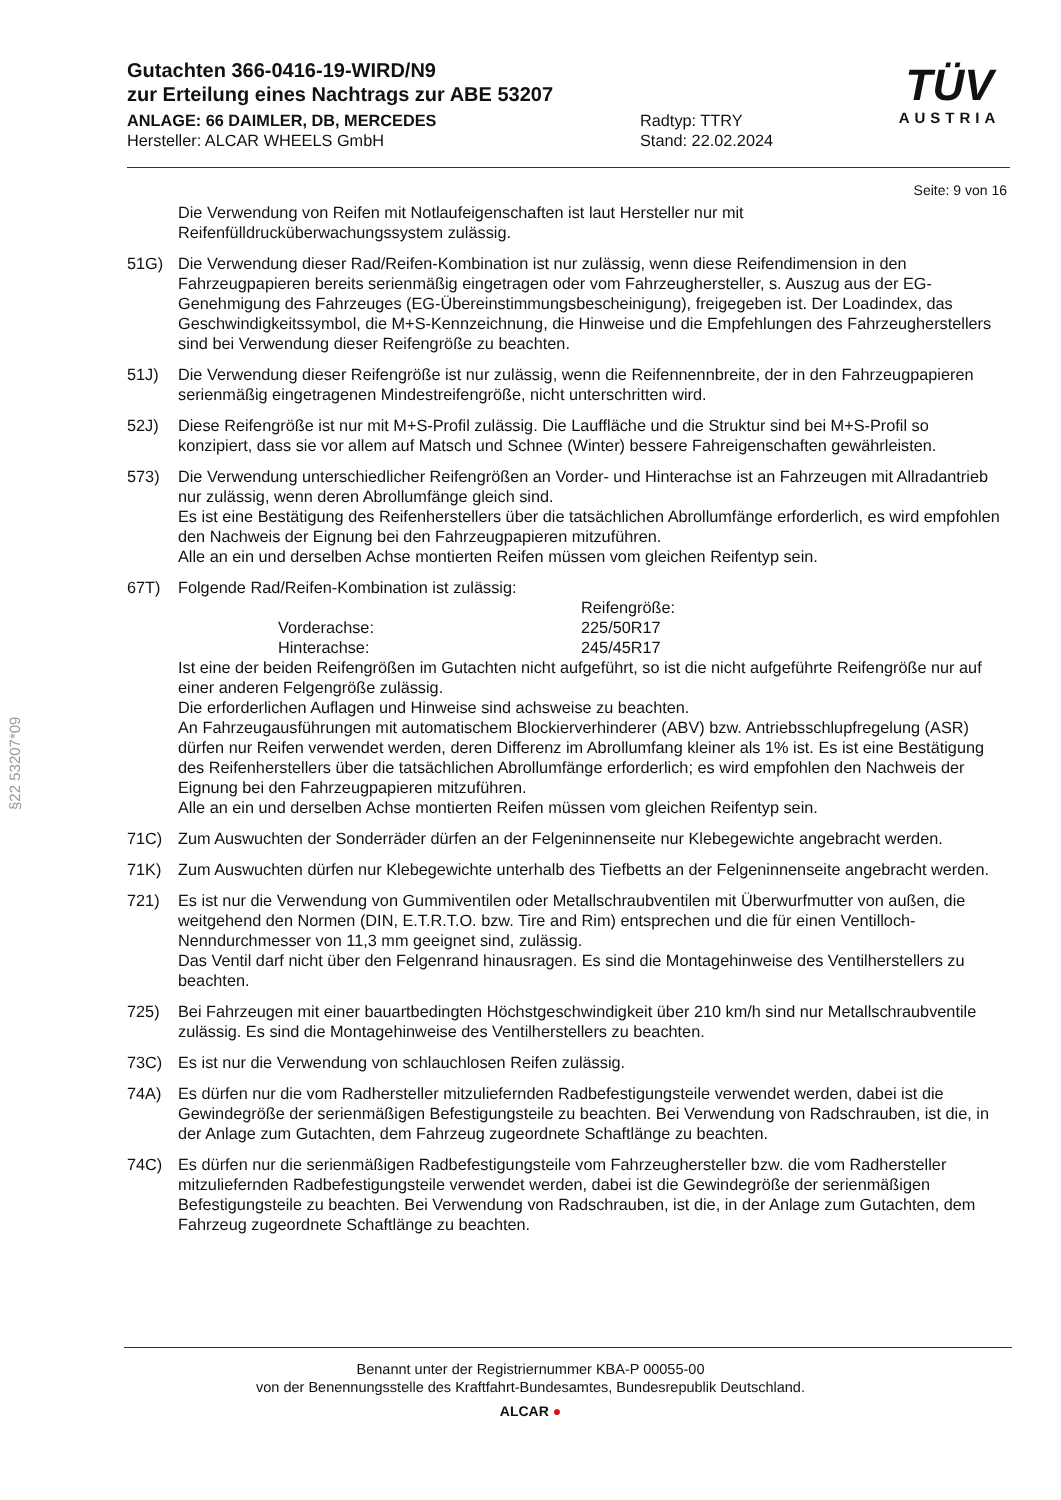Gutachten 366-0416-19-WIRD/N9
zur Erteilung eines Nachtrags zur ABE 53207
ANLAGE: 66 DAIMLER, DB, MERCEDES
Hersteller: ALCAR WHEELS GmbH
Radtyp: TTRY
Stand: 22.02.2024
TÜV
AUSTRIA
Seite: 9 von 16
Die Verwendung von Reifen mit Notlaufeigenschaften ist laut Hersteller nur mit Reifenfülldrucküberwachungssystem zulässig.
51G) Die Verwendung dieser Rad/Reifen-Kombination ist nur zulässig, wenn diese Reifendimension in den Fahrzeugpapieren bereits serienmäßig eingetragen oder vom Fahrzeughersteller, s. Auszug aus der EG-Genehmigung des Fahrzeuges (EG-Übereinstimmungsbescheinigung), freigegeben ist. Der Loadindex, das Geschwindigkeitssymbol, die M+S-Kennzeichnung, die Hinweise und die Empfehlungen des Fahrzeugherstellers sind bei Verwendung dieser Reifengröße zu beachten.
51J) Die Verwendung dieser Reifengröße ist nur zulässig, wenn die Reifennennbreite, der in den Fahrzeugpapieren serienmäßig eingetragenen Mindestreifengröße, nicht unterschritten wird.
52J) Diese Reifengröße ist nur mit M+S-Profil zulässig. Die Lauffläche und die Struktur sind bei M+S-Profil so konzipiert, dass sie vor allem auf Matsch und Schnee (Winter) bessere Fahreigenschaften gewährleisten.
573) Die Verwendung unterschiedlicher Reifengrößen an Vorder- und Hinterachse ist an Fahrzeugen mit Allradantrieb nur zulässig, wenn deren Abrollumfänge gleich sind.
Es ist eine Bestätigung des Reifenherstellers über die tatsächlichen Abrollumfänge erforderlich, es wird empfohlen den Nachweis der Eignung bei den Fahrzeugpapieren mitzuführen.
Alle an ein und derselben Achse montierten Reifen müssen vom gleichen Reifentyp sein.
67T) Folgende Rad/Reifen-Kombination ist zulässig:
Reifengröße:
Vorderachse: 225/50R17
Hinterachse: 245/45R17
Ist eine der beiden Reifengrößen im Gutachten nicht aufgeführt, so ist die nicht aufgeführte Reifengröße nur auf einer anderen Felgengröße zulässig.
Die erforderlichen Auflagen und Hinweise sind achsweise zu beachten.
An Fahrzeugausführungen mit automatischem Blockierverhinderer (ABV) bzw. Antriebsschlupfregelung (ASR) dürfen nur Reifen verwendet werden, deren Differenz im Abrollumfang kleiner als 1% ist. Es ist eine Bestätigung des Reifenherstellers über die tatsächlichen Abrollumfänge erforderlich; es wird empfohlen den Nachweis der Eignung bei den Fahrzeugpapieren mitzuführen.
Alle an ein und derselben Achse montierten Reifen müssen vom gleichen Reifentyp sein.
71C) Zum Auswuchten der Sonderräder dürfen an der Felgeninnenseite nur Klebegewichte angebracht werden.
71K) Zum Auswuchten dürfen nur Klebegewichte unterhalb des Tiefbetts an der Felgeninnenseite angebracht werden.
721) Es ist nur die Verwendung von Gummiventilen oder Metallschraubventilen mit Überwurfmutter von außen, die weitgehend den Normen (DIN, E.T.R.T.O. bzw. Tire and Rim) entsprechen und die für einen Ventilloch-Nenndurchmesser von 11,3 mm geeignet sind, zulässig.
Das Ventil darf nicht über den Felgenrand hinausragen. Es sind die Montagehinweise des Ventilherstellers zu beachten.
725) Bei Fahrzeugen mit einer bauartbedingten Höchstgeschwindigkeit über 210 km/h sind nur Metallschraubventile zulässig. Es sind die Montagehinweise des Ventilherstellers zu beachten.
73C) Es ist nur die Verwendung von schlauchlosen Reifen zulässig.
74A) Es dürfen nur die vom Radhersteller mitzuliefernden Radbefestigungsteile verwendet werden, dabei ist die Gewindegröße der serienmäßigen Befestigungsteile zu beachten. Bei Verwendung von Radschrauben, ist die, in der Anlage zum Gutachten, dem Fahrzeug zugeordnete Schaftlänge zu beachten.
74C) Es dürfen nur die serienmäßigen Radbefestigungsteile vom Fahrzeughersteller bzw. die vom Radhersteller mitzuliefernden Radbefestigungsteile verwendet werden, dabei ist die Gewindegröße der serienmäßigen Befestigungsteile zu beachten. Bei Verwendung von Radschrauben, ist die, in der Anlage zum Gutachten, dem Fahrzeug zugeordnete Schaftlänge zu beachten.
§22 53207*09
Benannt unter der Registriernummer KBA-P 00055-00
von der Benennungsstelle des Kraftfahrt-Bundesamtes, Bundesrepublik Deutschland.
ALCAR ●